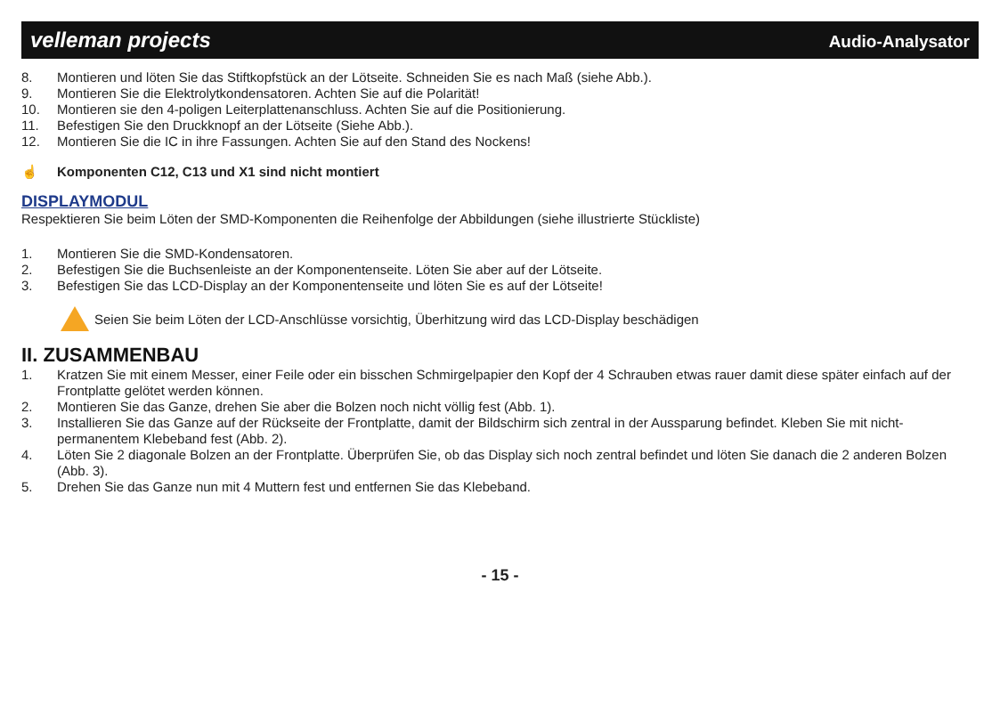velleman projects Audio-Analysator
8. Montieren und löten Sie das Stiftkopfstück an der Lötseite. Schneiden Sie es nach Maß (siehe Abb.).
9. Montieren Sie die Elektrolytkondensatoren. Achten Sie auf die Polarität!
10. Montieren sie den 4-poligen Leiterplattenanschluss. Achten Sie auf die Positionierung.
11. Befestigen Sie den Druckknopf an der Lötseite (Siehe Abb.).
12. Montieren Sie die IC in ihre Fassungen. Achten Sie auf den Stand des Nockens!
☝ Komponenten C12, C13 und X1 sind nicht montiert
DISPLAYMODUL
Respektieren Sie beim Löten der SMD-Komponenten die Reihenfolge der Abbildungen (siehe illustrierte Stückliste)
1. Montieren Sie die SMD-Kondensatoren.
2. Befestigen Sie die Buchsenleiste an der Komponentenseite. Löten Sie aber auf der Lötseite.
3. Befestigen Sie das LCD-Display an der Komponentenseite und löten Sie es auf der Lötseite!
Seien Sie beim Löten der LCD-Anschlüsse vorsichtig, Überhitzung wird das LCD-Display beschädigen
II. ZUSAMMENBAU
1. Kratzen Sie mit einem Messer, einer Feile oder ein bisschen Schmirgelpapier den Kopf der 4 Schrauben etwas rauer damit diese später einfach auf der Frontplatte gelötet werden können.
2. Montieren Sie das Ganze, drehen Sie aber die Bolzen noch nicht völlig fest (Abb. 1).
3. Installieren Sie das Ganze auf der Rückseite der Frontplatte, damit der Bildschirm sich zentral in der Aussparung befindet. Kleben Sie mit nicht-permanentem Klebeband fest (Abb. 2).
4. Löten Sie 2 diagonale Bolzen an der Frontplatte. Überprüfen Sie, ob das Display sich noch zentral befindet und löten Sie danach die 2 anderen Bolzen (Abb. 3).
5. Drehen Sie das Ganze nun mit 4 Muttern fest und entfernen Sie das Klebeband.
- 15 -